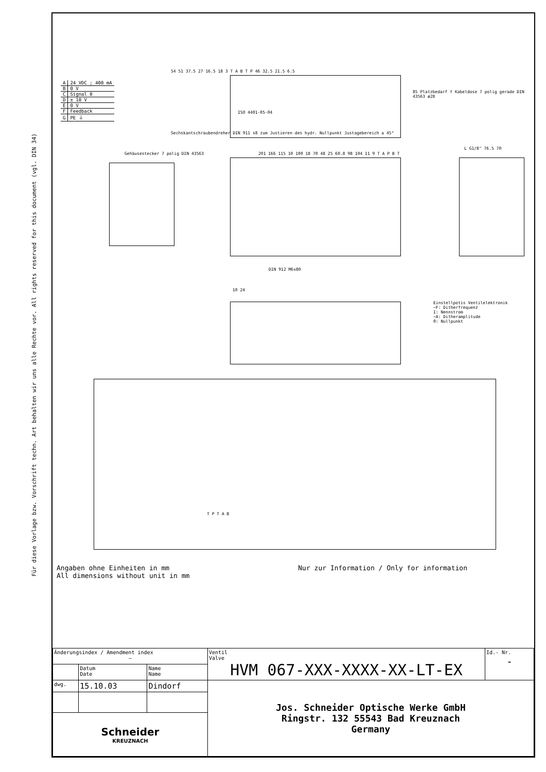Für diese Vorlage bzw. Vorschrift techn. Art behalten wir uns alle Rechte vor. All rights reserved for this document (vgl. DIN 34)
| A | 24 VDC ; 400 mA |
| B | 0 V |
| C | Signal 0 |
| D | ± 10 V |
| E | 0 V |
| F | Feedback |
| G | PE ⏚ |
54 51 37.5 27 16.5 18 3 T A B T P 46 32.5 21.5 6.5
ISO 4401-05-04
85 Platzbedarf f Kabeldose 7 polig gerade DIN 43563 ø28
Sechskantschraubendreher DIN 911 s8 zum Justieren des hydr. Nullpunkt Justagebereich ± 45°
Gehäusestecker 7 polig DIN 43563
201 166 115 10 100 18 70 48 25 60.8 98 104 11 9 T A P B T
L G1/8" 76.5 70
DIN 912 M6x80
10 24
Einstellpotis Ventilelektronik
~F: Ditherfrequenz
I: Nennstrom
~A: Ditheramplitude
0: Nullpunkt
T P T A B
Angaben ohne Einheiten in mm
All dimensions without unit in mm
Nur zur Information / Only for information
| Änderungsindex / Amendment index – | | | Ventil Valve HVM 067-XXX-XXXX-XX-LT-EX | Id.- Nr. - |
| | Datum Date | Name Name | | |
| dwg. | 15.10.03 | Dindorf | Jos. Schneider Optische Werke GmbH Ringstr. 132 55543 Bad Kreuznach Germany | |
| Schneider KREUZNACH | | | | |